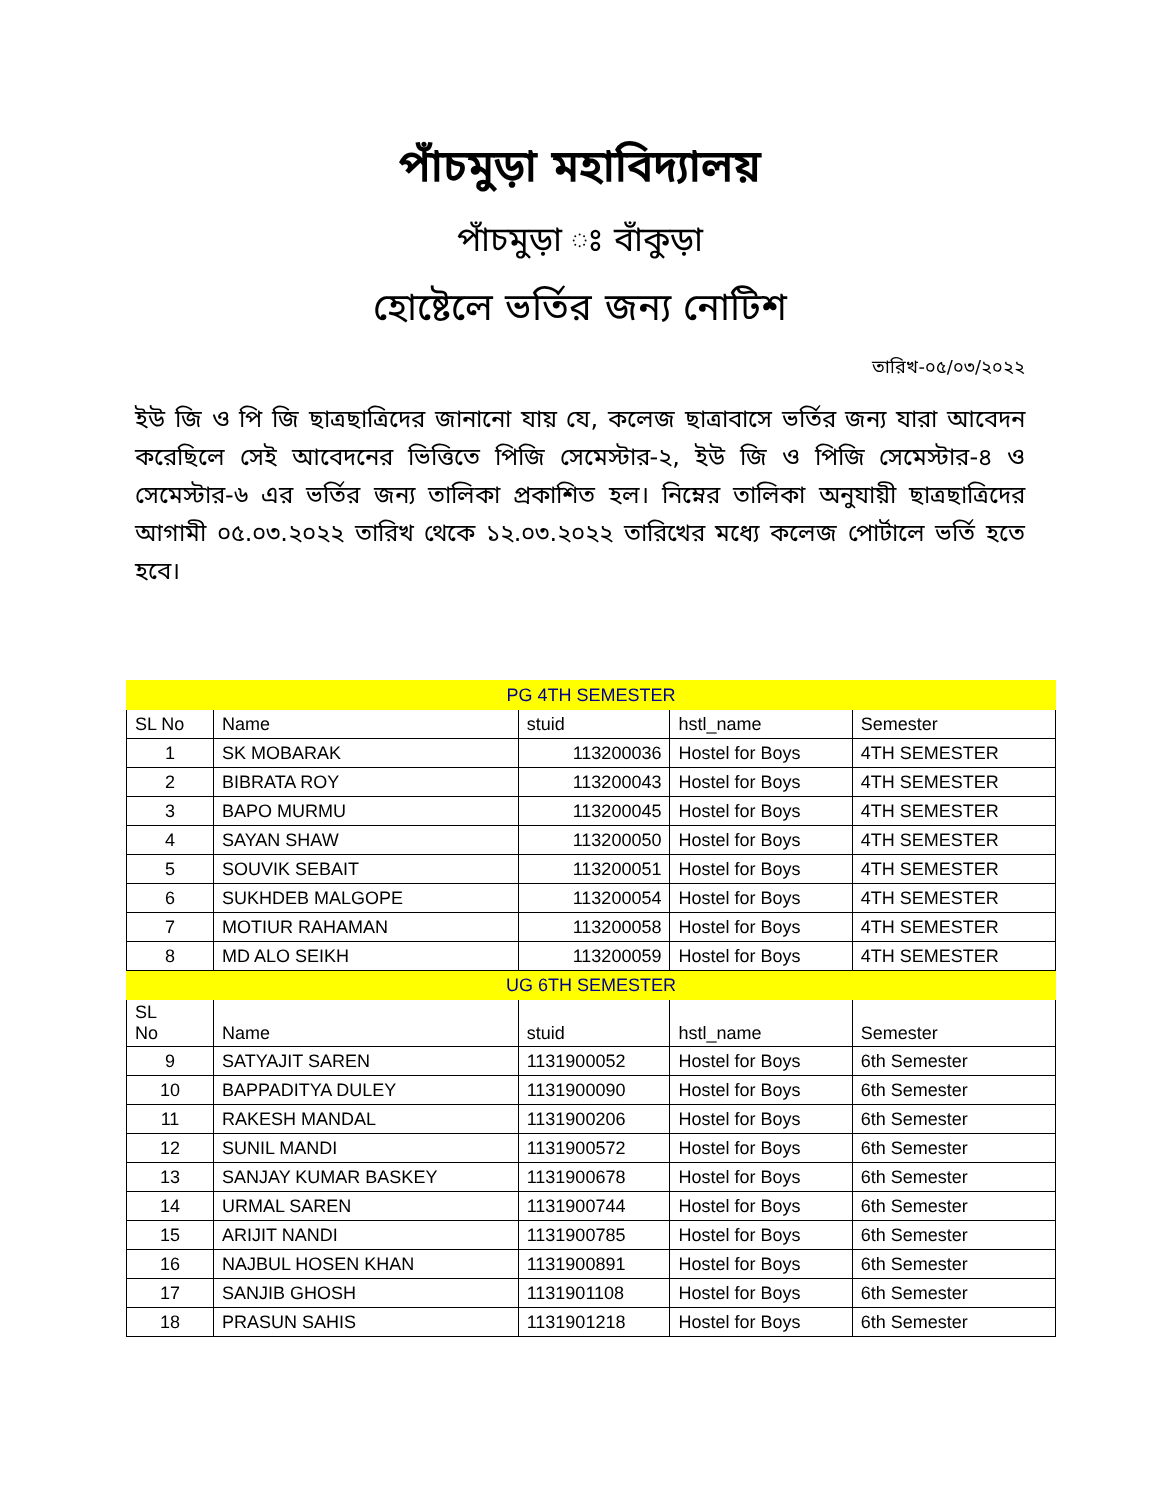পাঁচমুড়া মহাবিদ্যালয়
পাঁচমুড়া ঃ বাঁকুড়া
হোষ্টেলে ভর্তির জন্য নোটিশ
তারিখ-০৫/০৩/২০২২
ইউ জি ও পি জি ছাত্রছাত্রিদের জানানো যায় যে, কলেজ ছাত্রাবাসে ভর্তির জন্য যারা আবেদন করেছিলে সেই আবেদনের ভিত্তিতে পিজি সেমেস্টার-২, ইউ জি ও পিজি সেমেস্টার-৪ ও সেমেস্টার-৬ এর ভর্তির জন্য তালিকা প্রকাশিত হল। নিম্নের তালিকা অনুযায়ী ছাত্রছাত্রিদের আগামী ০৫.০৩.২০২২ তারিখ থেকে ১২.০৩.২০২২ তারিখের মধ্যে কলেজ পোর্টালে ভর্তি হতে হবে।
| PG 4TH SEMESTER | | | | | |
| SL No | | Name | stuid | hstl_name | Semester |
| 1 | | SK MOBARAK | 113200036 | Hostel for Boys | 4TH SEMESTER |
| 2 | | BIBRATA ROY | 113200043 | Hostel for Boys | 4TH SEMESTER |
| 3 | | BAPO MURMU | 113200045 | Hostel for Boys | 4TH SEMESTER |
| 4 | | SAYAN SHAW | 113200050 | Hostel for Boys | 4TH SEMESTER |
| 5 | | SOUVIK SEBAIT | 113200051 | Hostel for Boys | 4TH SEMESTER |
| 6 | | SUKHDEB MALGOPE | 113200054 | Hostel for Boys | 4TH SEMESTER |
| 7 | | MOTIUR RAHAMAN | 113200058 | Hostel for Boys | 4TH SEMESTER |
| 8 | | MD ALO SEIKH | 113200059 | Hostel for Boys | 4TH SEMESTER |
| UG 6TH SEMESTER | | | | | |
| SL No | Name | | stuid | hstl_name | Semester |
| 9 | SATYAJIT SAREN | | 1131900052 | Hostel for Boys | 6th Semester |
| 10 | BAPPADITYA DULEY | | 1131900090 | Hostel for Boys | 6th Semester |
| 11 | RAKESH MANDAL | | 1131900206 | Hostel for Boys | 6th Semester |
| 12 | SUNIL MANDI | | 1131900572 | Hostel for Boys | 6th Semester |
| 13 | SANJAY KUMAR BASKEY | | 1131900678 | Hostel for Boys | 6th Semester |
| 14 | URMAL SAREN | | 1131900744 | Hostel for Boys | 6th Semester |
| 15 | ARIJIT NANDI | | 1131900785 | Hostel for Boys | 6th Semester |
| 16 | NAJBUL HOSEN KHAN | | 1131900891 | Hostel for Boys | 6th Semester |
| 17 | SANJIB GHOSH | | 1131901108 | Hostel for Boys | 6th Semester |
| 18 | PRASUN SAHIS | | 1131901218 | Hostel for Boys | 6th Semester |